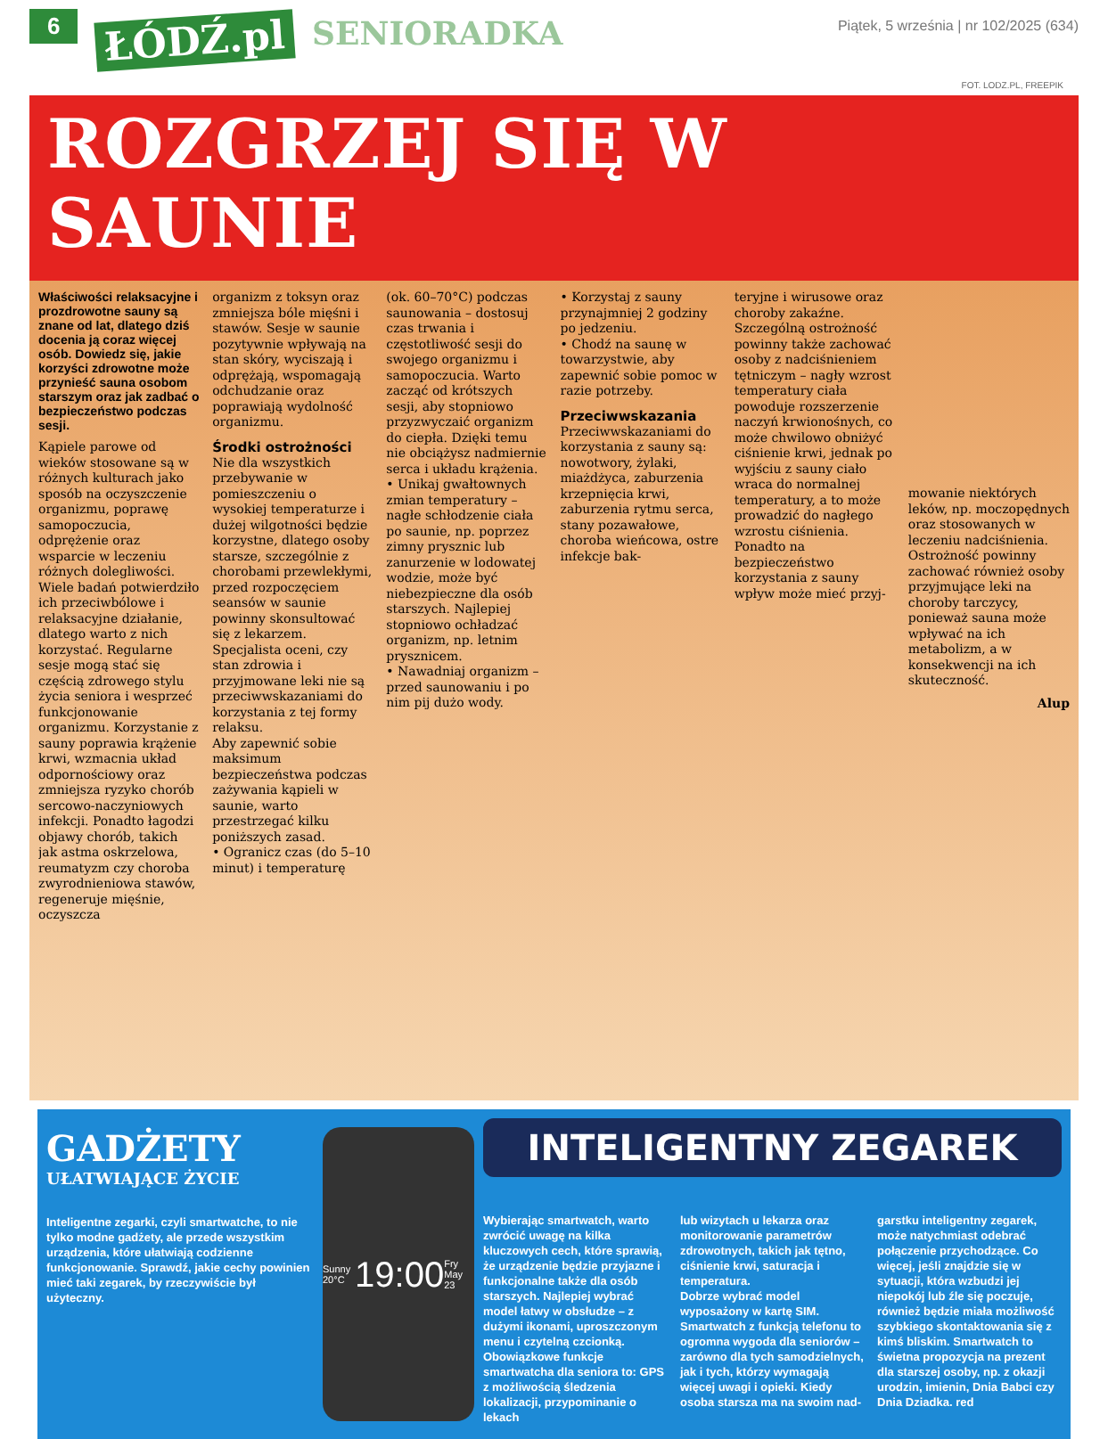6 ŁÓDŹ.pl SENIORADKA Piątek, 5 września | nr 102/2025 (634)
FOT. LODZ.PL, FREEPIK
ROZGRZEJ SIĘ W SAUNIE
Właściwości relaksacyjne i prozdrowotne sauny są znane od lat, dlatego dziś docenia ją coraz więcej osób. Dowiedz się, jakie korzyści zdrowotne może przynieść sauna osobom starszym oraz jak zadbać o bezpieczeństwo podczas sesji.
Kąpiele parowe od wieków stosowane są w różnych kulturach jako sposób na oczyszczenie organizmu, poprawę samopoczucia, odprężenie oraz wsparcie w leczeniu różnych dolegliwości. Wiele badań potwierdziło ich przeciwbólowe i relaksacyjne działanie, dlatego warto z nich korzystać. Regularne sesje mogą stać się częścią zdrowego stylu życia seniora i wesprzeć funkcjonowanie organizmu. Korzystanie z sauny poprawia krążenie krwi, wzmacnia układ odpornościowy oraz zmniejsza ryzyko chorób sercowo-naczyniowych infekcji. Ponadto łagodzi objawy chorób, takich jak astma oskrzelowa, reumatyzm czy choroba zwyrodnieniowa stawów, regeneruje mięśnie, oczyszcza
organizm z toksyn oraz zmniejsza bóle mięśni i stawów. Sesje w saunie pozytywnie wpływają na stan skóry, wyciszają i odprężają, wspomagają odchudzanie oraz poprawiają wydolność organizmu.
Środki ostrożności
Nie dla wszystkich przebywanie w pomieszczeniu o wysokiej temperaturze i dużej wilgotności będzie korzystne, dlatego osoby starsze, szczególnie z chorobami przewlekłymi, przed rozpoczęciem seansów w saunie powinny skonsultować się z lekarzem. Specjalista oceni, czy stan zdrowia i przyjmowane leki nie są przeciwwskazaniami do korzystania z tej formy relaksu.
Aby zapewnić sobie maksimum bezpieczeństwa podczas zażywania kąpieli w saunie, warto przestrzegać kilku poniższych zasad.
• Ogranicz czas (do 5–10 minut) i temperaturę
(ok. 60–70°C) podczas saunowania – dostosuj czas trwania i częstotliwość sesji do swojego organizmu i samopoczucia. Warto zacząć od krótszych sesji, aby stopniowo przyzwyczaić organizm do ciepła. Dzięki temu nie obciążysz nadmiernie serca i układu krążenia.
• Unikaj gwałtownych zmian temperatury – nagłe schłodzenie ciała po saunie, np. poprzez zimny prysznic lub zanurzenie w lodowatej wodzie, może być niebezpieczne dla osób starszych. Najlepiej stopniowo ochładzać organizm, np. letnim prysznicem.
• Nawadniaj organizm – przed saunowaniu i po nim pij dużo wody.
• Korzystaj z sauny przynajmniej 2 godziny po jedzeniu.
• Chodź na saunę w towarzystwie, aby zapewnić sobie pomoc w razie potrzeby.
Przeciwwskazania
Przeciwwskazaniami do korzystania z sauny są: nowotwory, żylaki, miażdżyca, zaburzenia krzepnięcia krwi, zaburzenia rytmu serca, stany pozawałowe, choroba wieńcowa, ostre infekcje bak-
teryjne i wirusowe oraz choroby zakaźne. Szczególną ostrożność powinny także zachować osoby z nadciśnieniem tętniczym – nagły wzrost temperatury ciała powoduje rozszerzenie naczyń krwionośnych, co może chwilowo obniżyć ciśnienie krwi, jednak po wyjściu z sauny ciało wraca do normalnej temperatury, a to może prowadzić do nagłego wzrostu ciśnienia. Ponadto na bezpieczeństwo korzystania z sauny wpływ może mieć przyj-
mowanie niektórych leków, np. moczopędnych oraz stosowanych w leczeniu nadciśnienia. Ostrożność powinny zachować również osoby przyjmujące leki na choroby tarczycy, ponieważ sauna może wpływać na ich metabolizm, a w konsekwencji na ich skuteczność.
Alup
GADŻETY
UŁATWIAJĄCE ŻYCIE
Inteligentne zegarki, czyli smartwatche, to nie tylko modne gadżety, ale przede wszystkim urządzenia, które ułatwiają codzienne funkcjonowanie. Sprawdź, jakie cechy powinien mieć taki zegarek, by rzeczywiście był użyteczny.
Sunny 20°C 19:00 Fry May 23
INTELIGENTNY ZEGAREK
Wybierając smartwatch, warto zwrócić uwagę na kilka kluczowych cech, które sprawią, że urządzenie będzie przyjazne i funkcjonalne także dla osób starszych. Najlepiej wybrać model łatwy w obsłudze – z dużymi ikonami, uproszczonym menu i czytelną czcionką. Obowiązkowe funkcje smartwatcha dla seniora to: GPS z możliwością śledzenia lokalizacji, przypominanie o lekach
lub wizytach u lekarza oraz monitorowanie parametrów zdrowotnych, takich jak tętno, ciśnienie krwi, saturacja i temperatura.
Dobrze wybrać model wyposażony w kartę SIM. Smartwatch z funkcją telefonu to ogromna wygoda dla seniorów – zarówno dla tych samodzielnych, jak i tych, którzy wymagają więcej uwagi i opieki. Kiedy osoba starsza ma na swoim nad-
garstku inteligentny zegarek, może natychmiast odebrać połączenie przychodzące. Co więcej, jeśli znajdzie się w sytuacji, która wzbudzi jej niepokój lub źle się poczuje, również będzie miała możliwość szybkiego skontaktowania się z kimś bliskim. Smartwatch to świetna propozycja na prezent dla starszej osoby, np. z okazji urodzin, imienin, Dnia Babci czy Dnia Dziadka. red